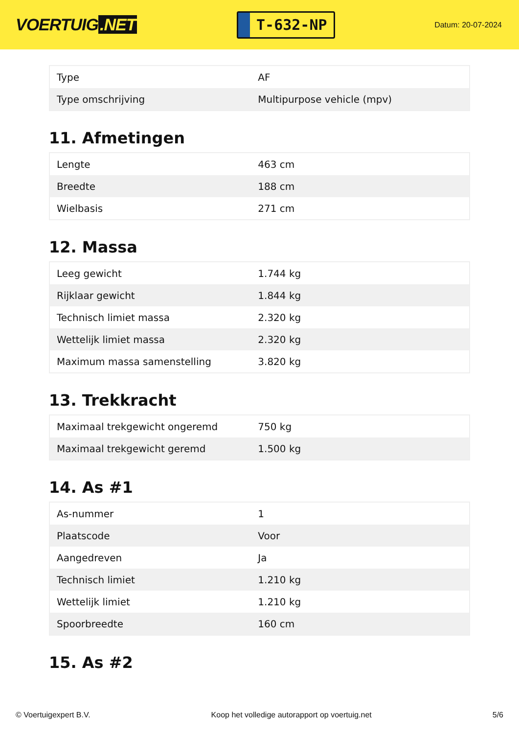VOERTUIG.NET
T-632-NP
Datum: 20-07-2024
| Type | AF |
| Type omschrijving | Multipurpose vehicle (mpv) |
11. Afmetingen
| Lengte | 463 cm |
| Breedte | 188 cm |
| Wielbasis | 271 cm |
12. Massa
| Leeg gewicht | 1.744 kg |
| Rijklaar gewicht | 1.844 kg |
| Technisch limiet massa | 2.320 kg |
| Wettelijk limiet massa | 2.320 kg |
| Maximum massa samenstelling | 3.820 kg |
13. Trekkracht
| Maximaal trekgewicht ongeremd | 750 kg |
| Maximaal trekgewicht geremd | 1.500 kg |
14. As #1
| As-nummer | 1 |
| Plaatscode | Voor |
| Aangedreven | Ja |
| Technisch limiet | 1.210 kg |
| Wettelijk limiet | 1.210 kg |
| Spoorbreedte | 160 cm |
15. As #2
© Voertuigexpert B.V. Koop het volledige autorapport op voertuig.net 5/6